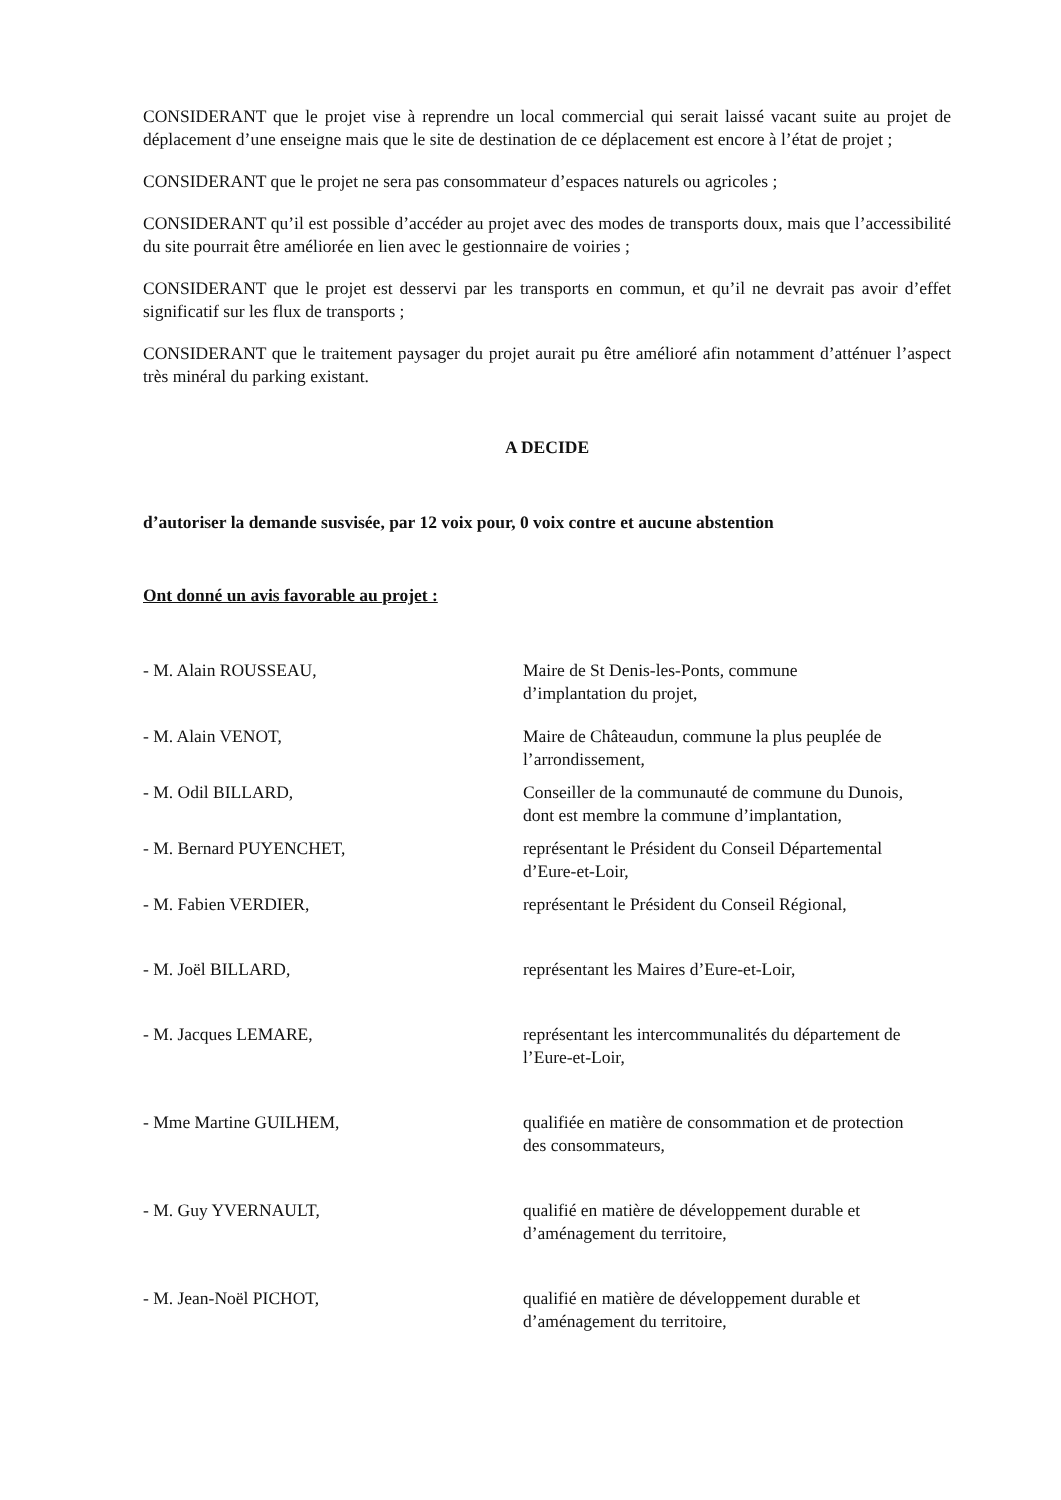CONSIDERANT que le projet vise à reprendre un local commercial qui serait laissé vacant suite au projet de déplacement d’une enseigne mais que le site de destination de ce déplacement est encore à l’état de projet ;
CONSIDERANT que le projet ne sera pas consommateur d’espaces naturels ou agricoles ;
CONSIDERANT qu’il est possible d’accéder au projet avec des modes de transports doux, mais que l’accessibilité du site pourrait être améliorée en lien avec le gestionnaire de voiries ;
CONSIDERANT que le projet est desservi par les transports en commun, et qu’il ne devrait pas avoir d’effet significatif sur les flux de transports ;
CONSIDERANT que le traitement paysager du projet aurait pu être amélioré afin notamment d’atténuer l’aspect très minéral du parking existant.
A DECIDE
d’autoriser la demande susvisée, par 12 voix pour, 0 voix contre et aucune abstention
Ont donné un avis favorable au projet :
- M. Alain ROUSSEAU, Maire de St Denis-les-Ponts, commune
d’implantation du projet,
- M. Alain VENOT, Maire de Châteaudun, commune la plus peuplée de
l’arrondissement,
- M. Odil BILLARD, Conseiller de la communauté de commune du Dunois,
dont est membre la commune d’implantation,
- M. Bernard PUYENCHET, représentant le Président du Conseil Départemental
d’Eure-et-Loir,
- M. Fabien VERDIER, représentant le Président du Conseil Régional,
- M. Joël BILLARD, représentant les Maires d’Eure-et-Loir,
- M. Jacques LEMARE, représentant les intercommunalités du département de
l’Eure-et-Loir,
- Mme Martine GUILHEM, qualifiée en matière de consommation et de protection
des consommateurs,
- M. Guy YVERNAULT, qualifié en matière de développement durable et
d’aménagement du territoire,
- M. Jean-Noël PICHOT, qualifié en matière de développement durable et
d’aménagement du territoire,